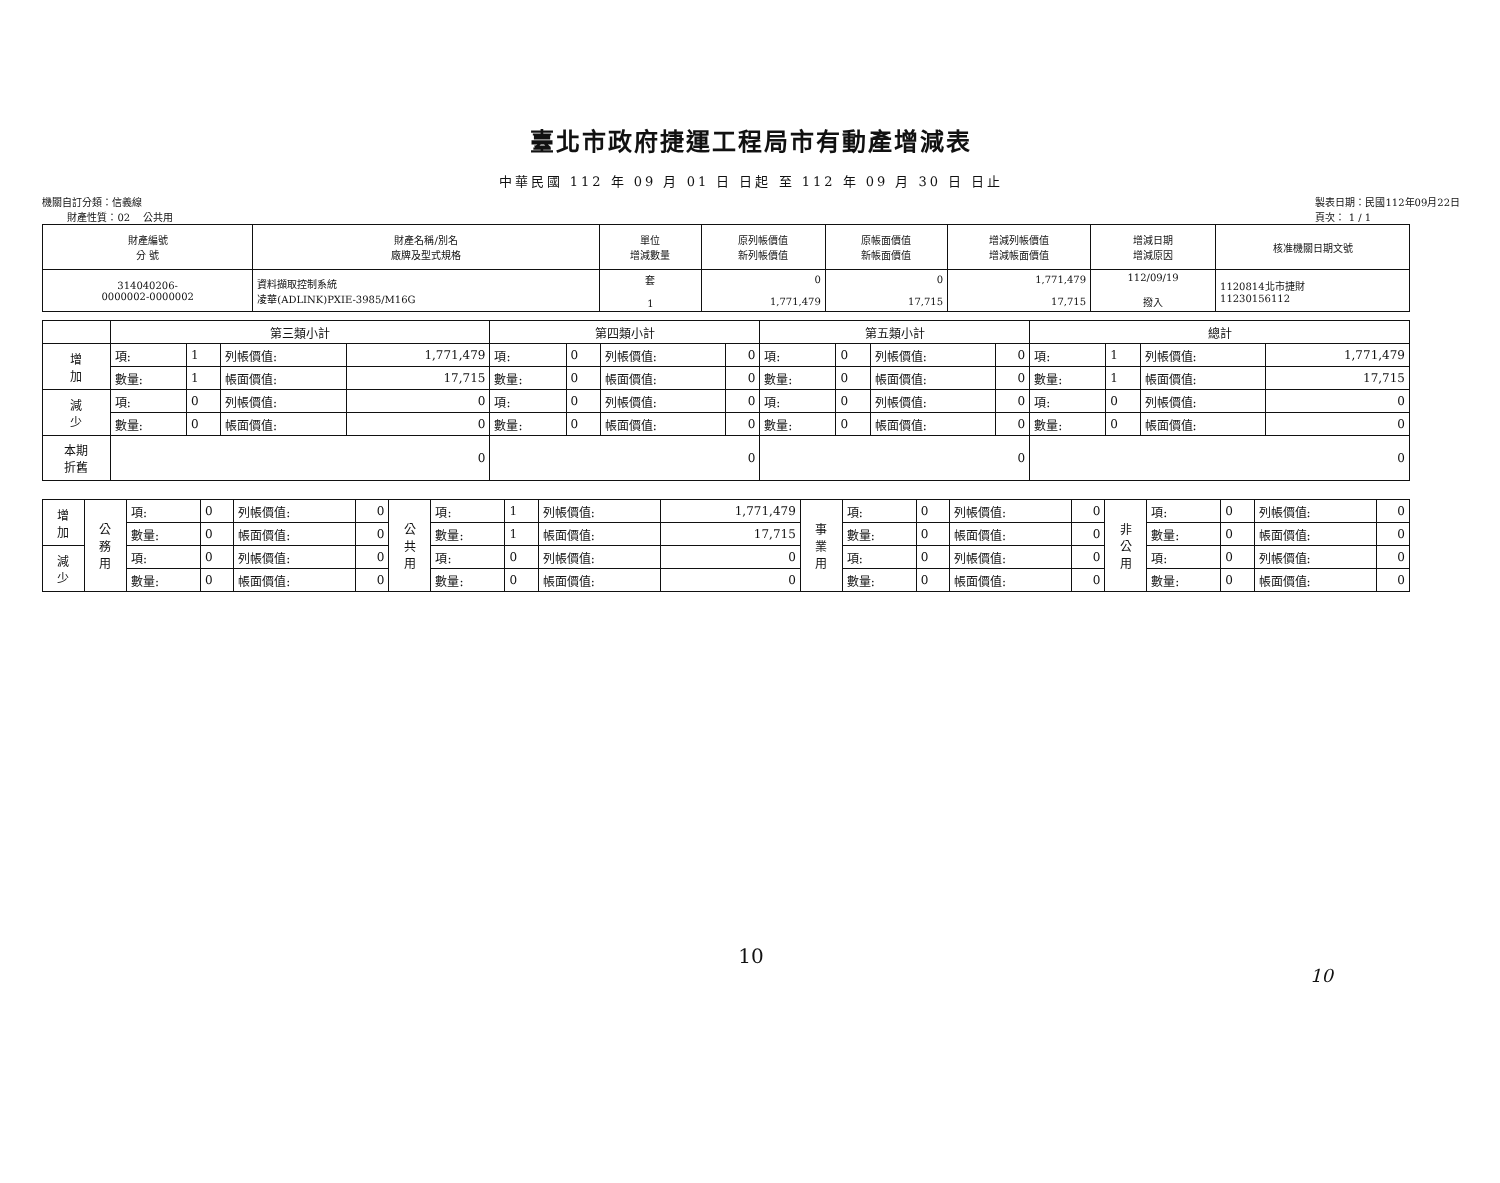臺北市政府捷運工程局市有動產增減表
中華民國 112 年 09 月 01 日 日起 至 112 年 09 月 30 日 日止
機關自訂分類：信義線
財產性質：02 公共用
製表日期：民國112年09月22日
頁次： 1 / 1
| 財產編號 分 號 | 財產名稱/別名 廠牌及型式規格 | 單位 增減數量 | 原列帳價值 新列帳價值 | 原帳面價值 新帳面價值 | 增減列帳價值 增減帳面價值 | 增減日期 增減原因 | 核准機關日期文號 |
| --- | --- | --- | --- | --- | --- | --- | --- |
| 314040206- 0000002-0000002 | 資料擷取控制系統 凌華(ADLINK)PXIE-3985/M16G | 套 1 | 0 1,771,479 | 0 17,715 | 1,771,479 17,715 | 112/09/19 撥入 | 1120814北市捷財 11230156112 |
| | 第三類小計 | | | | 第四類小計 | | | | 第五類小計 | | | | 總計 | | | |
| 增 加 | 項: | 1 | 列帳價值: | 1,771,479 | 項: | 0 | 列帳價值: | 0 | 項: | 0 | 列帳價值: | 0 | 項: | 1 | 列帳價值: | 1,771,479 |
| | 數量: | 1 | 帳面價值: | 17,715 | 數量: | 0 | 帳面價值: | 0 | 數量: | 0 | 帳面價值: | 0 | 數量: | 1 | 帳面價值: | 17,715 |
| 減 少 | 項: | 0 | 列帳價值: | 0 | 項: | 0 | 列帳價值: | 0 | 項: | 0 | 列帳價值: | 0 | 項: | 0 | 列帳價值: | 0 |
| | 數量: | 0 | 帳面價值: | 0 | 數量: | 0 | 帳面價值: | 0 | 數量: | 0 | 帳面價值: | 0 | 數量: | 0 | 帳面價值: | 0 |
| 本期 折舊 | 0 | | | | 0 | | | | 0 | | | | 0 | | | |
| 增 加 | 公 務 用 | 項: | 0 | 列帳價值: | 0 | 公 共 用 | 項: | 1 | 列帳價值: | 1,771,479 | 事 業 用 | 項: | 0 | 列帳價值: | 0 | 非 公 用 | 項: | 0 | 列帳價值: | 0 |
| | | 數量: | 0 | 帳面價值: | 0 | | 數量: | 1 | 帳面價值: | 17,715 | | 數量: | 0 | 帳面價值: | 0 | | 數量: | 0 | 帳面價值: | 0 |
| 減 少 | | 項: | 0 | 列帳價值: | 0 | | 項: | 0 | 列帳價值: | 0 | | 項: | 0 | 列帳價值: | 0 | | 項: | 0 | 列帳價值: | 0 |
| | | 數量: | 0 | 帳面價值: | 0 | | 數量: | 0 | 帳面價值: | 0 | | 數量: | 0 | 帳面價值: | 0 | | 數量: | 0 | 帳面價值: | 0 |
10
10